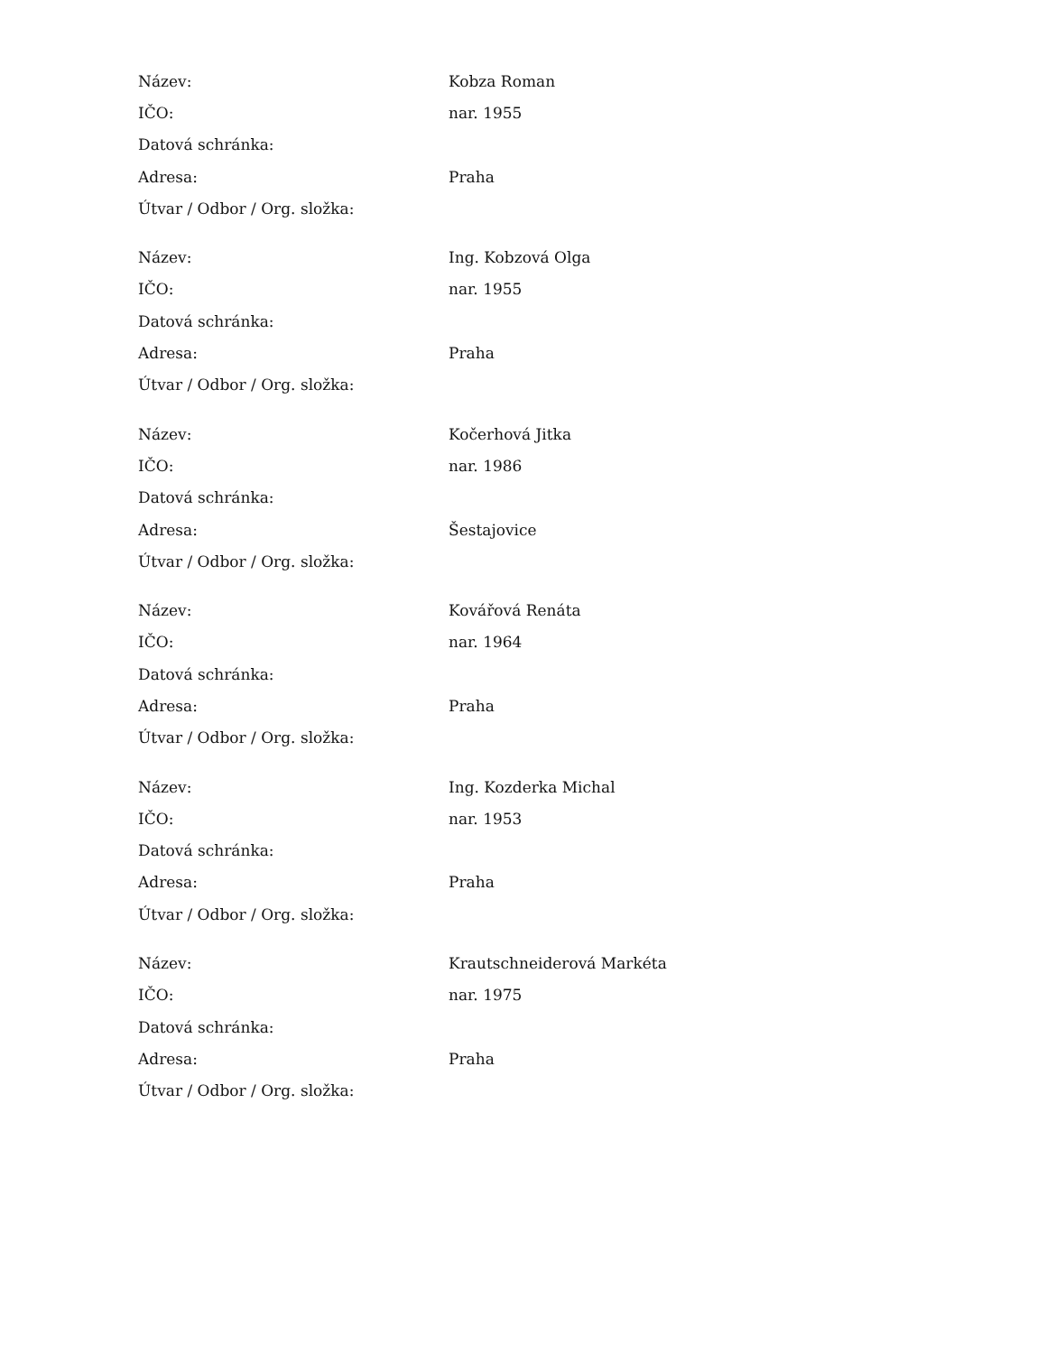| Název: | Kobza Roman |
| IČO: | nar. 1955 |
| Datová schránka: | |
| Adresa: | Praha |
| Útvar / Odbor / Org. složka: | |
| Název: | Ing. Kobzová Olga |
| IČO: | nar. 1955 |
| Datová schránka: | |
| Adresa: | Praha |
| Útvar / Odbor / Org. složka: | |
| Název: | Kočerhová Jitka |
| IČO: | nar. 1986 |
| Datová schránka: | |
| Adresa: | Šestajovice |
| Útvar / Odbor / Org. složka: | |
| Název: | Kovářová Renáta |
| IČO: | nar. 1964 |
| Datová schránka: | |
| Adresa: | Praha |
| Útvar / Odbor / Org. složka: | |
| Název: | Ing. Kozderka Michal |
| IČO: | nar. 1953 |
| Datová schránka: | |
| Adresa: | Praha |
| Útvar / Odbor / Org. složka: | |
| Název: | Krautschneiderová Markéta |
| IČO: | nar. 1975 |
| Datová schránka: | |
| Adresa: | Praha |
| Útvar / Odbor / Org. složka: | |